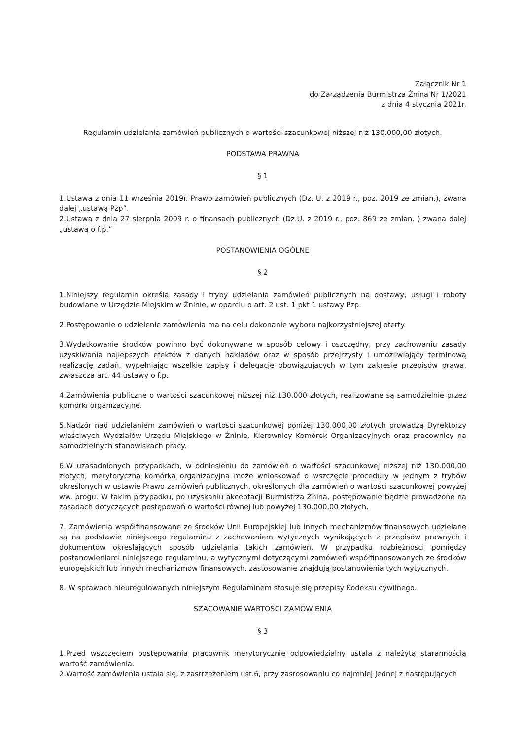Załącznik Nr 1
do Zarządzenia Burmistrza Żnina Nr 1/2021
z dnia 4 stycznia 2021r.
Regulamin udzielania zamówień publicznych o wartości szacunkowej niższej niż 130.000,00 złotych.
PODSTAWA PRAWNA
§ 1
1.Ustawa z dnia 11 września 2019r. Prawo zamówień publicznych (Dz. U. z 2019 r., poz. 2019 ze zmian.), zwana dalej „ustawą Pzp”.
2.Ustawa z dnia 27 sierpnia 2009 r. o finansach publicznych (Dz.U. z 2019 r., poz. 869 ze zmian. ) zwana dalej „ustawą o f.p.”
POSTANOWIENIA OGÓLNE
§ 2
1.Niniejszy regulamin określa zasady i tryby udzielania zamówień publicznych na dostawy, usługi i roboty budowlane w Urzędzie Miejskim w Żninie, w oparciu o art. 2 ust. 1 pkt 1 ustawy Pzp.
2.Postępowanie o udzielenie zamówienia ma na celu dokonanie wyboru najkorzystniejszej oferty.
3.Wydatkowanie środków powinno być dokonywane w sposób celowy i oszczędny, przy zachowaniu zasady uzyskiwania najlepszych efektów z danych nakładów oraz w sposób przejrzysty i umożliwiający terminową realizację zadań, wypełniając wszelkie zapisy i delegacje obowiązujących w tym zakresie przepisów prawa, zwłaszcza art. 44 ustawy o f.p.
4.Zamówienia publiczne o wartości szacunkowej niższej niż 130.000 złotych, realizowane są samodzielnie przez komórki organizacyjne.
5.Nadzór nad udzielaniem zamówień o wartości szacunkowej poniżej 130.000,00 złotych prowadzą Dyrektorzy właściwych Wydziałów Urzędu Miejskiego w Żninie, Kierownicy Komórek Organizacyjnych oraz pracownicy na samodzielnych stanowiskach pracy.
6.W uzasadnionych przypadkach, w odniesieniu do zamówień o wartości szacunkowej niższej niż 130.000,00 złotych, merytoryczna komórka organizacyjna może wnioskować o wszczęcie procedury w jednym z trybów określonych w ustawie Prawo zamówień publicznych, określonych dla zamówień o wartości szacunkowej powyżej ww. progu. W takim przypadku, po uzyskaniu akceptacji Burmistrza Żnina, postępowanie będzie prowadzone na zasadach dotyczących postępowań o wartości równej lub powyżej 130.000,00 złotych.
7. Zamówienia współfinansowane ze środków Unii Europejskiej lub innych mechanizmów finansowych udzielane są na podstawie niniejszego regulaminu z zachowaniem wytycznych wynikających z przepisów prawnych i dokumentów określających sposób udzielania takich zamówień. W przypadku rozbieżności pomiędzy postanowieniami niniejszego regulaminu, a wytycznymi dotyczącymi zamówień współfinansowanych ze środków europejskich lub innych mechanizmów finansowych, zastosowanie znajdują postanowienia tych wytycznych.
8. W sprawach nieuregulowanych niniejszym Regulaminem stosuje się przepisy Kodeksu cywilnego.
SZACOWANIE WARTOŚCI ZAMÓWIENIA
§ 3
1.Przed wszczęciem postępowania pracownik merytorycznie odpowiedzialny ustala z należytą starannością wartość zamówienia.
2.Wartość zamówienia ustala się, z zastrzeżeniem ust.6, przy zastosowaniu co najmniej jednej z następujących